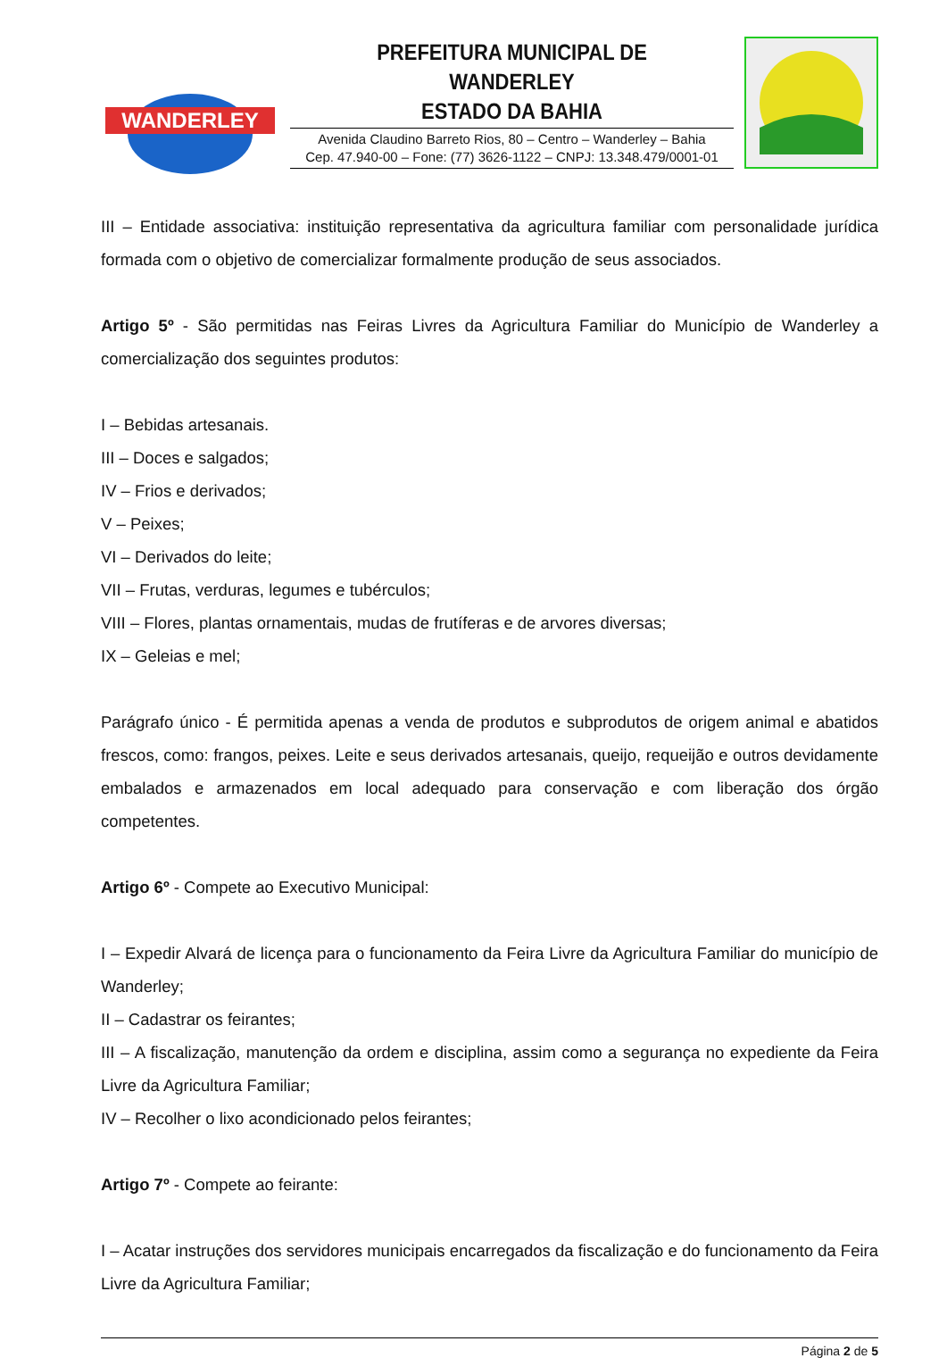WANDERLEY
PREFEITURA MUNICIPAL DE WANDERLEY
ESTADO DA BAHIA
Avenida Claudino Barreto Rios, 80 – Centro – Wanderley – Bahia
Cep. 47.940-00 – Fone: (77) 3626-1122 – CNPJ: 13.348.479/0001-01
III – Entidade associativa: instituição representativa da agricultura familiar com personalidade jurídica formada com o objetivo de comercializar formalmente produção de seus associados.
Artigo 5º - São permitidas nas Feiras Livres da Agricultura Familiar do Município de Wanderley a comercialização dos seguintes produtos:
I – Bebidas artesanais.
III – Doces e salgados;
IV – Frios e derivados;
V – Peixes;
VI – Derivados do leite;
VII – Frutas, verduras, legumes e tubérculos;
VIII – Flores, plantas ornamentais, mudas de frutíferas e de arvores diversas;
IX – Geleias e mel;
Parágrafo único - É permitida apenas a venda de produtos e subprodutos de origem animal e abatidos frescos, como: frangos, peixes. Leite e seus derivados artesanais, queijo, requeijão e outros devidamente embalados e armazenados em local adequado para conservação e com liberação dos órgão competentes.
Artigo 6º - Compete ao Executivo Municipal:
I – Expedir Alvará de licença para o funcionamento da Feira Livre da Agricultura Familiar do município de Wanderley;
II – Cadastrar os feirantes;
III – A fiscalização, manutenção da ordem e disciplina, assim como a segurança no expediente da Feira Livre da Agricultura Familiar;
IV – Recolher o lixo acondicionado pelos feirantes;
Artigo 7º - Compete ao feirante:
I – Acatar instruções dos servidores municipais encarregados da fiscalização e do funcionamento da Feira Livre da Agricultura Familiar;
Página 2 de 5